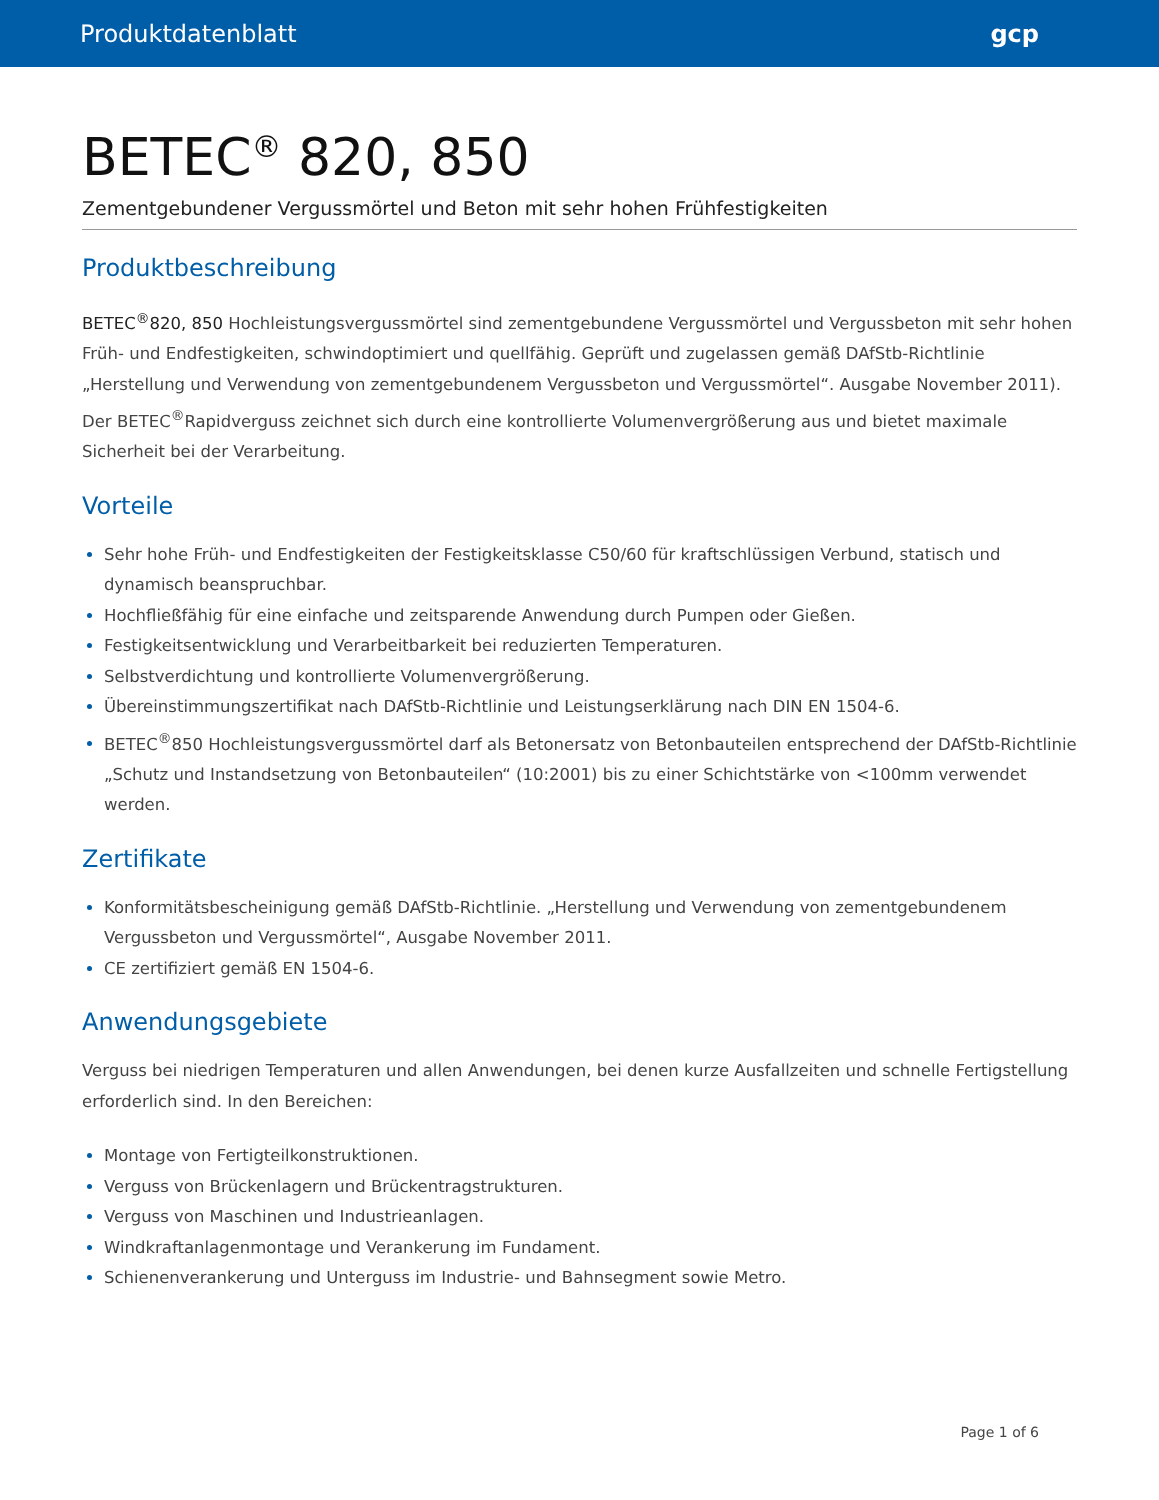Produktdatenblatt gcp
BETEC<sup>®</sup> 820, 850
Zementgebundener Vergussmörtel und Beton mit sehr hohen Frühfestigkeiten
Produktbeschreibung
BETEC<sup>®</sup>820, 850 Hochleistungsvergussmörtel sind zementgebundene Vergussmörtel und Vergussbeton mit sehr hohen Früh- und Endfestigkeiten, schwindoptimiert und quellfähig. Geprüft und zugelassen gemäß DAfStb-Richtlinie „Herstellung und Verwendung von zementgebundenem Vergussbeton und Vergussmörtel“. Ausgabe November 2011). Der BETEC<sup>®</sup>Rapidverguss zeichnet sich durch eine kontrollierte Volumenvergrößerung aus und bietet maximale Sicherheit bei der Verarbeitung.
Vorteile
Sehr hohe Früh- und Endfestigkeiten der Festigkeitsklasse C50/60 für kraftschlüssigen Verbund, statisch und dynamisch beanspruchbar.
Hochfließfähig für eine einfache und zeitsparende Anwendung durch Pumpen oder Gießen.
Festigkeitsentwicklung und Verarbeitbarkeit bei reduzierten Temperaturen.
Selbstverdichtung und kontrollierte Volumenvergrößerung.
Übereinstimmungszertifikat nach DAfStb-Richtlinie und Leistungserklärung nach DIN EN 1504-6.
BETEC<sup>®</sup>850 Hochleistungsvergussmörtel darf als Betonersatz von Betonbauteilen entsprechend der DAfStb-Richtlinie „Schutz und Instandsetzung von Betonbauteilen“ (10:2001) bis zu einer Schichtstärke von <100mm verwendet werden.
Zertifikate
Konformitätsbescheinigung gemäß DAfStb-Richtlinie. „Herstellung und Verwendung von zementgebundenem Vergussbeton und Vergussmörtel“, Ausgabe November 2011.
CE zertifiziert gemäß EN 1504-6.
Anwendungsgebiete
Verguss bei niedrigen Temperaturen und allen Anwendungen, bei denen kurze Ausfallzeiten und schnelle Fertigstellung erforderlich sind. In den Bereichen:
Montage von Fertigteilkonstruktionen.
Verguss von Brückenlagern und Brückentragstrukturen.
Verguss von Maschinen und Industrieanlagen.
Windkraftanlagenmontage und Verankerung im Fundament.
Schienenverankerung und Unterguss im Industrie- und Bahnsegment sowie Metro.
Page 1 of 6